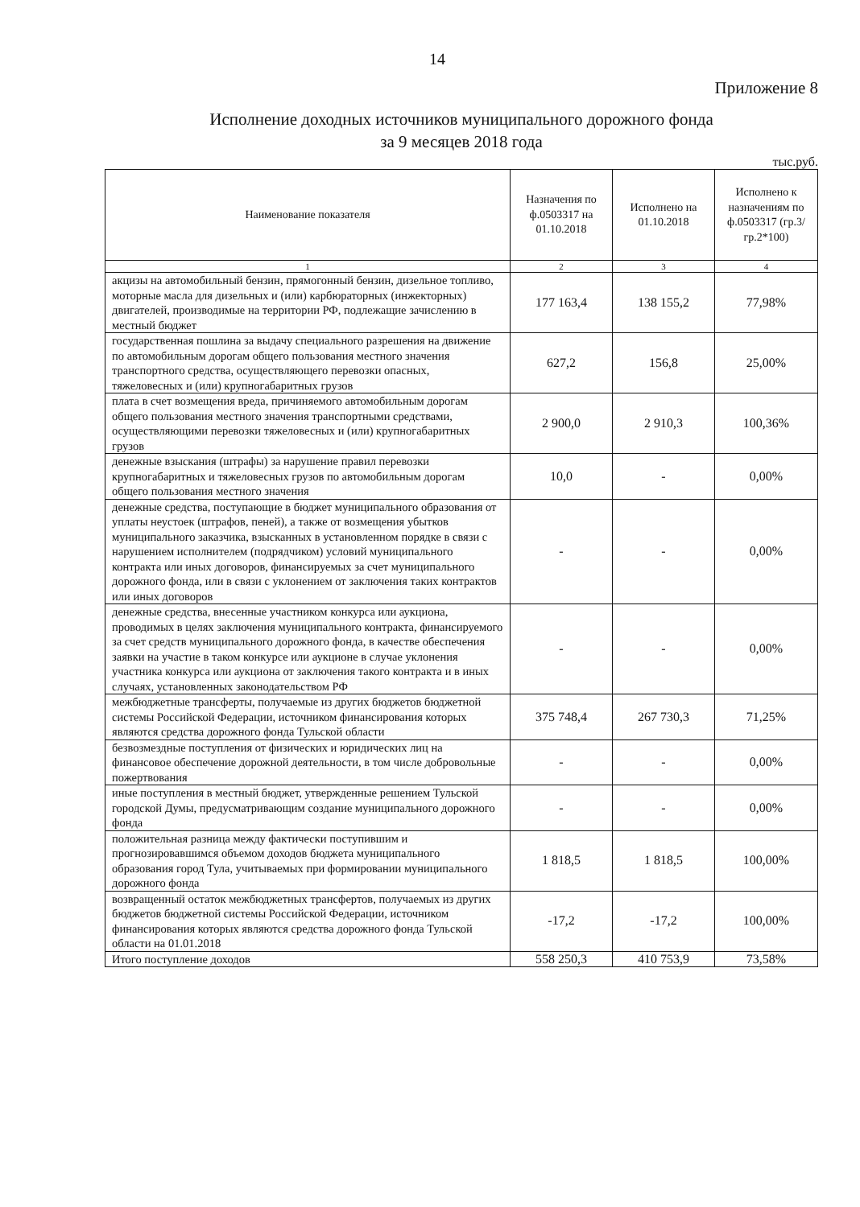14
Приложение 8
Исполнение доходных источников муниципального дорожного фонда
за 9 месяцев 2018 года
тыс.руб.
| Наименование показателя | Назначения по ф.0503317 на 01.10.2018 | Исполнено на 01.10.2018 | Исполнено к назначениям по ф.0503317 (гр.3/гр.2*100) |
| --- | --- | --- | --- |
| 1 | 2 | 3 | 4 |
| акцизы на автомобильный бензин, прямогонный бензин, дизельное топливо, моторные масла для дизельных и (или) карбюраторных (инжекторных) двигателей, производимые на территории РФ, подлежащие зачислению в местный бюджет | 177 163,4 | 138 155,2 | 77,98% |
| государственная пошлина за выдачу специального разрешения на движение по автомобильным дорогам общего пользования местного значения транспортного средства, осуществляющего перевозки опасных, тяжеловесных и (или) крупногабаритных грузов | 627,2 | 156,8 | 25,00% |
| плата в счет возмещения вреда, причиняемого автомобильным дорогам общего пользования местного значения транспортными средствами, осуществляющими перевозки тяжеловесных и (или) крупногабаритных грузов | 2 900,0 | 2 910,3 | 100,36% |
| денежные взыскания (штрафы) за нарушение правил перевозки крупногабаритных и тяжеловесных грузов по автомобильным дорогам общего пользования местного значения | 10,0 | - | 0,00% |
| денежные средства, поступающие в бюджет муниципального образования от уплаты неустоек (штрафов, пеней), а также от возмещения убытков муниципального заказчика, взысканных в установленном порядке в связи с нарушением исполнителем (подрядчиком) условий муниципального контракта или иных договоров, финансируемых за счет муниципального дорожного фонда, или в связи с уклонением от заключения таких контрактов или иных договоров | - | - | 0,00% |
| денежные средства, внесенные участником конкурса или аукциона, проводимых в целях заключения муниципального контракта, финансируемого за счет средств муниципального дорожного фонда, в качестве обеспечения заявки на участие в таком конкурсе или аукционе в случае уклонения участника конкурса или аукциона от заключения такого контракта и в иных случаях, установленных законодательством РФ | - | - | 0,00% |
| межбюджетные трансферты, получаемые из других бюджетов бюджетной системы Российской Федерации, источником финансирования которых являются средства дорожного фонда Тульской области | 375 748,4 | 267 730,3 | 71,25% |
| безвозмездные поступления от физических и юридических лиц на финансовое обеспечение дорожной деятельности, в том числе добровольные пожертвования | - | - | 0,00% |
| иные поступления в местный бюджет, утвержденные решением Тульской городской Думы, предусматривающим создание муниципального дорожного фонда | - | - | 0,00% |
| положительная разница между фактически поступившим и прогнозировавшимся объемом доходов бюджета муниципального образования город Тула, учитываемых при формировании муниципального дорожного фонда | 1 818,5 | 1 818,5 | 100,00% |
| возвращенный остаток межбюджетных трансфертов, получаемых из других бюджетов бюджетной системы Российской Федерации, источником финансирования которых являются средства дорожного фонда Тульской области на 01.01.2018 | -17,2 | -17,2 | 100,00% |
| Итого поступление доходов | 558 250,3 | 410 753,9 | 73,58% |